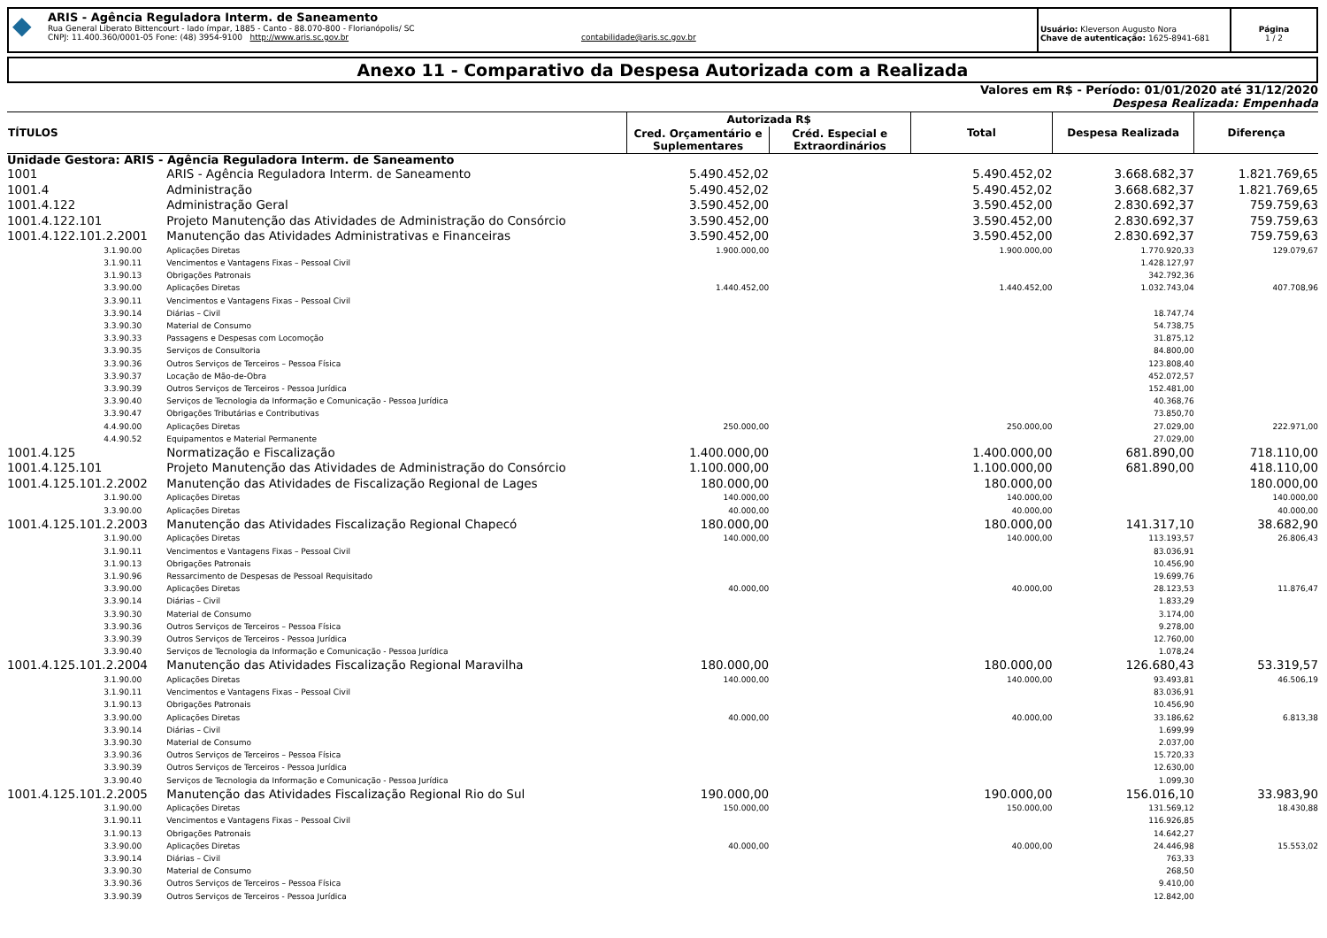◆
ARIS - Agência Reguladora Interm. de Saneamento
Rua General Liberato Bittencourt - lado ímpar, 1885 - Canto - 88.070-800 - Florianópolis/ SC
CNPJ: 11.400.360/0001-05 Fone: (48) 3954-9100 http://www.aris.sc.gov.br contabilidade@aris.sc.gov.br
Usuário: Kleverson Augusto Nora
Chave de autenticação: 1625-8941-681
Página
1 / 2
Anexo 11 - Comparativo da Despesa Autorizada com a Realizada
Valores em R$ - Período: 01/01/2020 até 31/12/2020
Despesa Realizada: Empenhada
| TÍTULOS | | Autorizada R$ | | Total | Despesa Realizada | Diferença |
| --- | --- | --- | --- | --- | --- | --- |
| | | Cred. Orçamentário e Suplementares | Créd. Especial e Extraordinários | | | |
| Unidade Gestora: ARIS - Agência Reguladora Interm. de Saneamento | | | | | | |
| 1001 | ARIS - Agência Reguladora Interm. de Saneamento | 5.490.452,02 | | 5.490.452,02 | 3.668.682,37 | 1.821.769,65 |
| 1001.4 | Administração | 5.490.452,02 | | 5.490.452,02 | 3.668.682,37 | 1.821.769,65 |
| 1001.4.122 | Administração Geral | 3.590.452,00 | | 3.590.452,00 | 2.830.692,37 | 759.759,63 |
| 1001.4.122.101 | Projeto Manutenção das Atividades de Administração do Consórcio | 3.590.452,00 | | 3.590.452,00 | 2.830.692,37 | 759.759,63 |
| 1001.4.122.101.2.2001 | Manutenção das Atividades Administrativas e Financeiras | 3.590.452,00 | | 3.590.452,00 | 2.830.692,37 | 759.759,63 |
| 3.1.90.00 | Aplicações Diretas | 1.900.000,00 | | 1.900.000,00 | 1.770.920,33 | 129.079,67 |
| 3.1.90.11 | Vencimentos e Vantagens Fixas – Pessoal Civil | | | | 1.428.127,97 | |
| 3.1.90.13 | Obrigações Patronais | | | | 342.792,36 | |
| 3.3.90.00 | Aplicações Diretas | 1.440.452,00 | | 1.440.452,00 | 1.032.743,04 | 407.708,96 |
| 3.3.90.11 | Vencimentos e Vantagens Fixas – Pessoal Civil | | | | | |
| 3.3.90.14 | Diárias – Civil | | | | 18.747,74 | |
| 3.3.90.30 | Material de Consumo | | | | 54.738,75 | |
| 3.3.90.33 | Passagens e Despesas com Locomoção | | | | 31.875,12 | |
| 3.3.90.35 | Serviços de Consultoria | | | | 84.800,00 | |
| 3.3.90.36 | Outros Serviços de Terceiros – Pessoa Física | | | | 123.808,40 | |
| 3.3.90.37 | Locação de Mão-de-Obra | | | | 452.072,57 | |
| 3.3.90.39 | Outros Serviços de Terceiros - Pessoa Jurídica | | | | 152.481,00 | |
| 3.3.90.40 | Serviços de Tecnologia da Informação e Comunicação - Pessoa Jurídica | | | | 40.368,76 | |
| 3.3.90.47 | Obrigações Tributárias e Contributivas | | | | 73.850,70 | |
| 4.4.90.00 | Aplicações Diretas | 250.000,00 | | 250.000,00 | 27.029,00 | 222.971,00 |
| 4.4.90.52 | Equipamentos e Material Permanente | | | | 27.029,00 | |
| 1001.4.125 | Normatização e Fiscalização | 1.400.000,00 | | 1.400.000,00 | 681.890,00 | 718.110,00 |
| 1001.4.125.101 | Projeto Manutenção das Atividades de Administração do Consórcio | 1.100.000,00 | | 1.100.000,00 | 681.890,00 | 418.110,00 |
| 1001.4.125.101.2.2002 | Manutenção das Atividades de Fiscalização Regional de Lages | 180.000,00 | | 180.000,00 | | 180.000,00 |
| 3.1.90.00 | Aplicações Diretas | 140.000,00 | | 140.000,00 | | 140.000,00 |
| 3.3.90.00 | Aplicações Diretas | 40.000,00 | | 40.000,00 | | 40.000,00 |
| 1001.4.125.101.2.2003 | Manutenção das Atividades Fiscalização Regional Chapecó | 180.000,00 | | 180.000,00 | 141.317,10 | 38.682,90 |
| 3.1.90.00 | Aplicações Diretas | 140.000,00 | | 140.000,00 | 113.193,57 | 26.806,43 |
| 3.1.90.11 | Vencimentos e Vantagens Fixas – Pessoal Civil | | | | 83.036,91 | |
| 3.1.90.13 | Obrigações Patronais | | | | 10.456,90 | |
| 3.1.90.96 | Ressarcimento de Despesas de Pessoal Requisitado | | | | 19.699,76 | |
| 3.3.90.00 | Aplicações Diretas | 40.000,00 | | 40.000,00 | 28.123,53 | 11.876,47 |
| 3.3.90.14 | Diárias – Civil | | | | 1.833,29 | |
| 3.3.90.30 | Material de Consumo | | | | 3.174,00 | |
| 3.3.90.36 | Outros Serviços de Terceiros – Pessoa Física | | | | 9.278,00 | |
| 3.3.90.39 | Outros Serviços de Terceiros - Pessoa Jurídica | | | | 12.760,00 | |
| 3.3.90.40 | Serviços de Tecnologia da Informação e Comunicação - Pessoa Jurídica | | | | 1.078,24 | |
| 1001.4.125.101.2.2004 | Manutenção das Atividades Fiscalização Regional Maravilha | 180.000,00 | | 180.000,00 | 126.680,43 | 53.319,57 |
| 3.1.90.00 | Aplicações Diretas | 140.000,00 | | 140.000,00 | 93.493,81 | 46.506,19 |
| 3.1.90.11 | Vencimentos e Vantagens Fixas – Pessoal Civil | | | | 83.036,91 | |
| 3.1.90.13 | Obrigações Patronais | | | | 10.456,90 | |
| 3.3.90.00 | Aplicações Diretas | 40.000,00 | | 40.000,00 | 33.186,62 | 6.813,38 |
| 3.3.90.14 | Diárias – Civil | | | | 1.699,99 | |
| 3.3.90.30 | Material de Consumo | | | | 2.037,00 | |
| 3.3.90.36 | Outros Serviços de Terceiros – Pessoa Física | | | | 15.720,33 | |
| 3.3.90.39 | Outros Serviços de Terceiros - Pessoa Jurídica | | | | 12.630,00 | |
| 3.3.90.40 | Serviços de Tecnologia da Informação e Comunicação - Pessoa Jurídica | | | | 1.099,30 | |
| 1001.4.125.101.2.2005 | Manutenção das Atividades Fiscalização Regional Rio do Sul | 190.000,00 | | 190.000,00 | 156.016,10 | 33.983,90 |
| 3.1.90.00 | Aplicações Diretas | 150.000,00 | | 150.000,00 | 131.569,12 | 18.430,88 |
| 3.1.90.11 | Vencimentos e Vantagens Fixas – Pessoal Civil | | | | 116.926,85 | |
| 3.1.90.13 | Obrigações Patronais | | | | 14.642,27 | |
| 3.3.90.00 | Aplicações Diretas | 40.000,00 | | 40.000,00 | 24.446,98 | 15.553,02 |
| 3.3.90.14 | Diárias – Civil | | | | 763,33 | |
| 3.3.90.30 | Material de Consumo | | | | 268,50 | |
| 3.3.90.36 | Outros Serviços de Terceiros – Pessoa Física | | | | 9.410,00 | |
| 3.3.90.39 | Outros Serviços de Terceiros - Pessoa Jurídica | | | | 12.842,00 | |